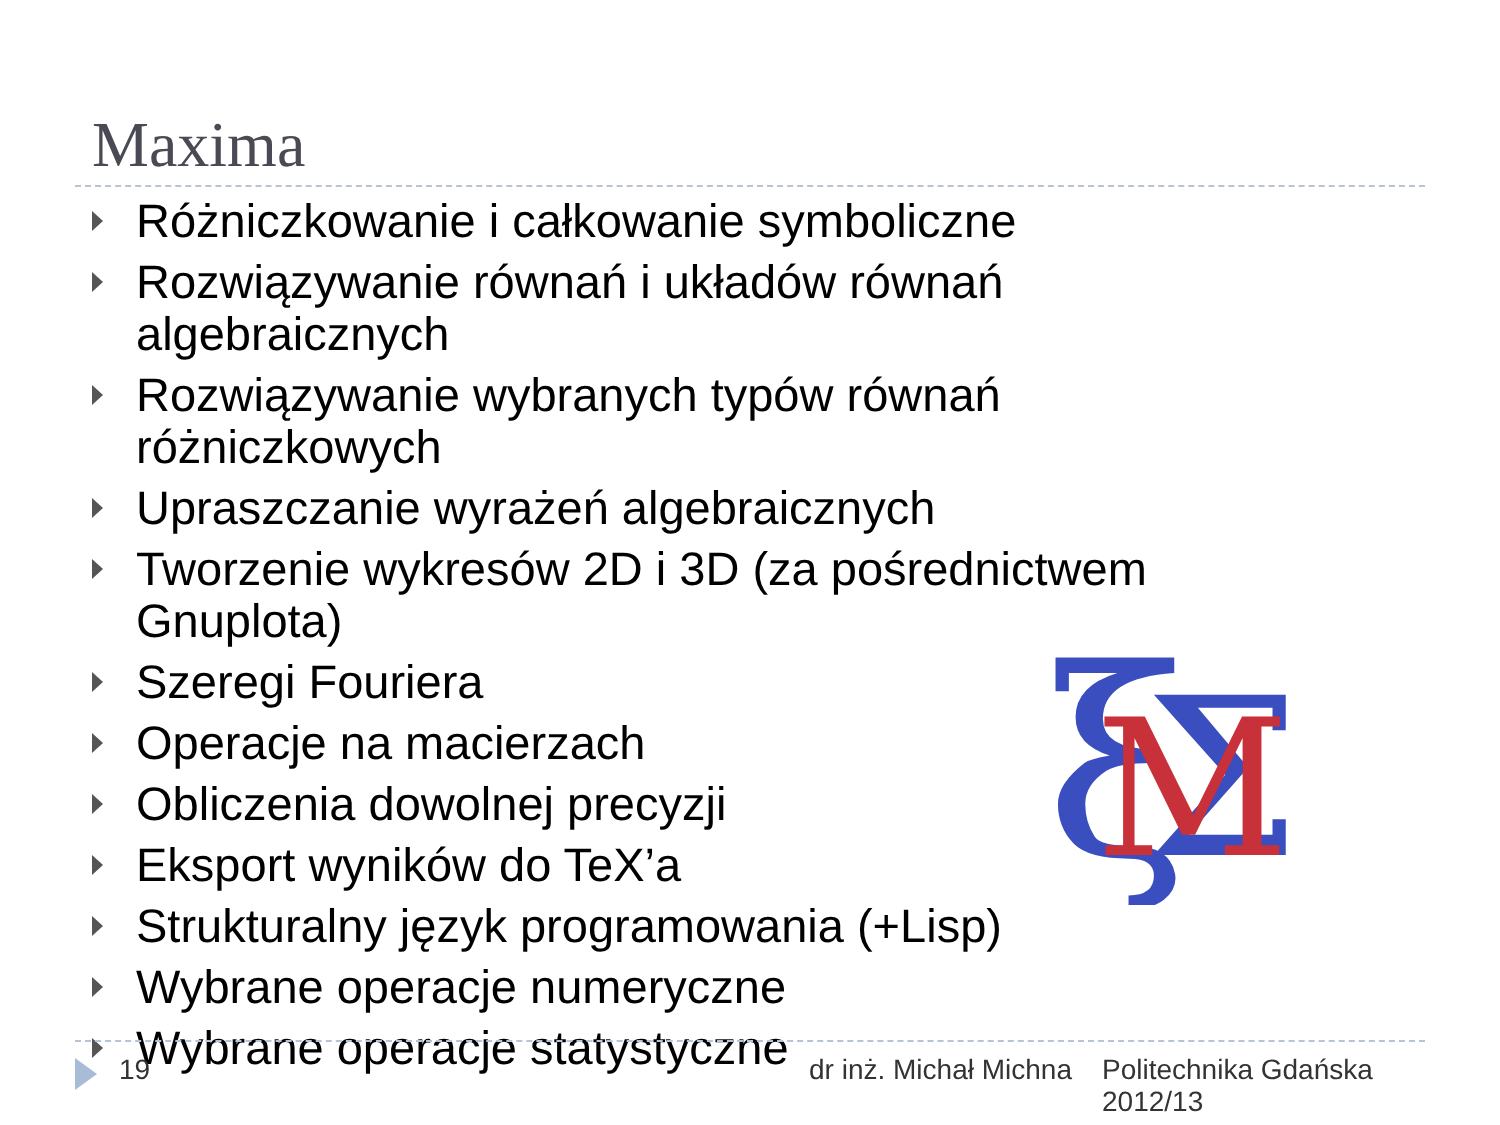Maxima
Różniczkowanie i całkowanie symboliczne
Rozwiązywanie równań i układów równań algebraicznych
Rozwiązywanie wybranych typów równań różniczkowych
Upraszczanie wyrażeń algebraicznych
Tworzenie wykresów 2D i 3D (za pośrednictwem Gnuplota)
Szeregi Fouriera
Operacje na macierzach
Obliczenia dowolnej precyzji
Eksport wyników do TeX’a
Strukturalny język programowania (+Lisp)
Wybrane operacje numeryczne
Wybrane operacje statystyczne
ξ
Σ
M
19 dr inż. Michał Michna Politechnika Gdańska
2012/13